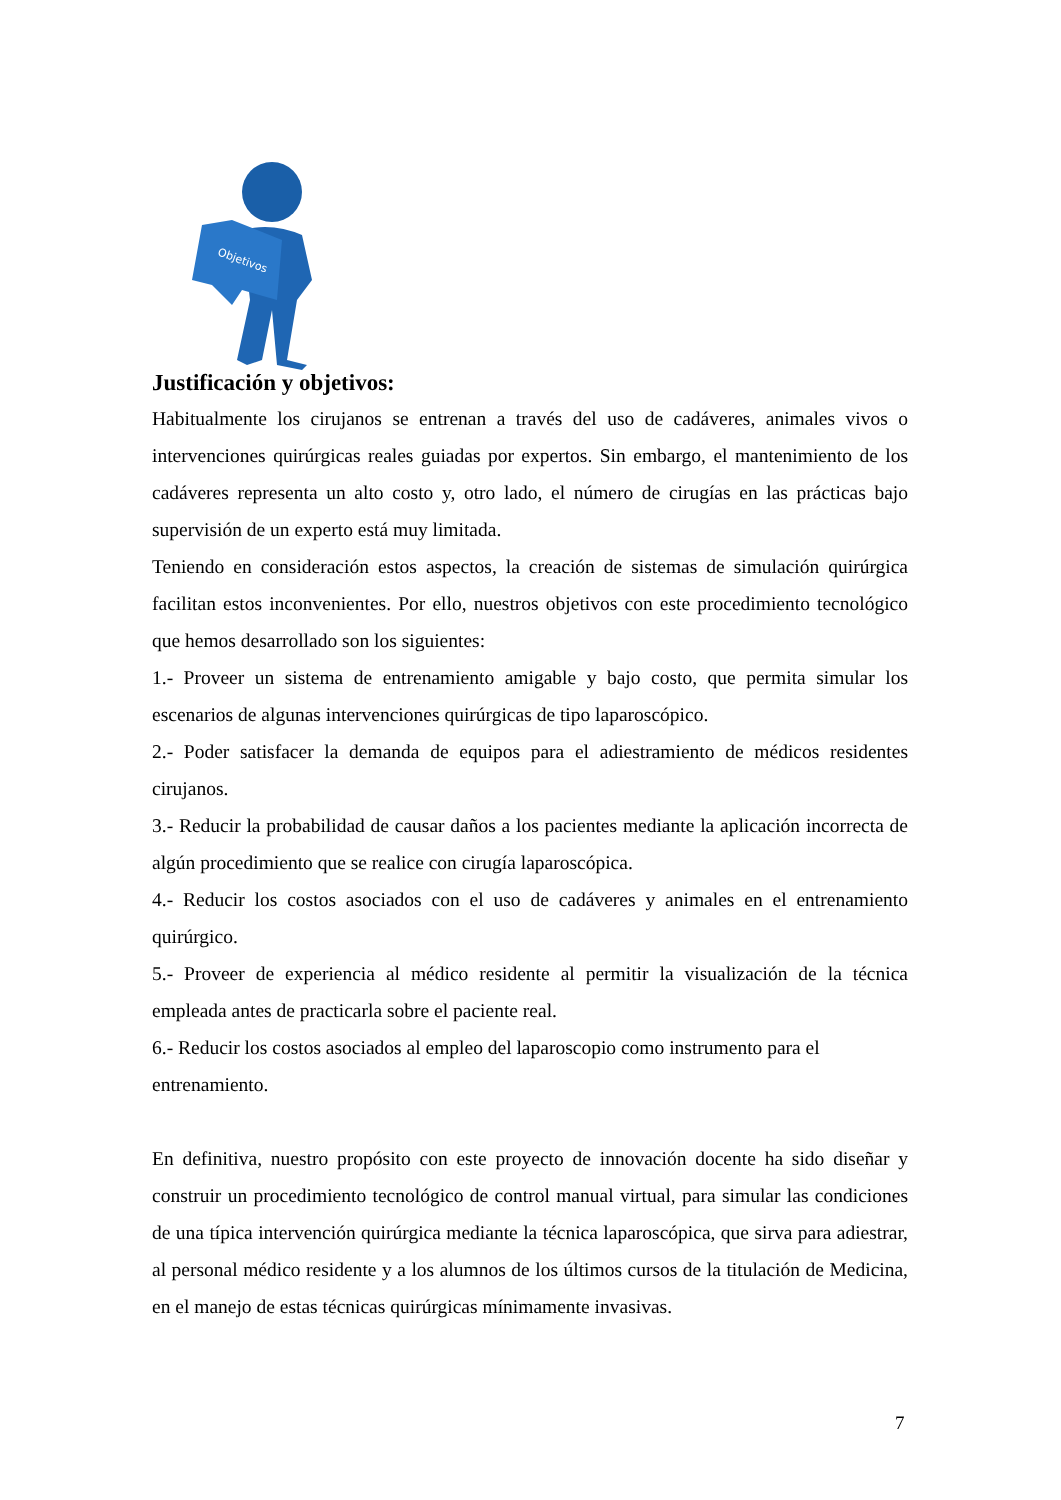Objetivos
Justificación y objetivos:
Habitualmente los cirujanos se entrenan a través del uso de cadáveres, animales vivos o intervenciones quirúrgicas reales guiadas por expertos. Sin embargo, el mantenimiento de los cadáveres representa un alto costo y, otro lado, el número de cirugías en las prácticas bajo supervisión de un experto está muy limitada.
Teniendo en consideración estos aspectos, la creación de sistemas de simulación quirúrgica facilitan estos inconvenientes. Por ello, nuestros objetivos con este procedimiento tecnológico que hemos desarrollado son los siguientes:
1.- Proveer un sistema de entrenamiento amigable y bajo costo, que permita simular los escenarios de algunas intervenciones quirúrgicas de tipo laparoscópico.
2.- Poder satisfacer la demanda de equipos para el adiestramiento de médicos residentes cirujanos.
3.- Reducir la probabilidad de causar daños a los pacientes mediante la aplicación incorrecta de algún procedimiento que se realice con cirugía laparoscópica.
4.- Reducir los costos asociados con el uso de cadáveres y animales en el entrenamiento quirúrgico.
5.- Proveer de experiencia al médico residente al permitir la visualización de la técnica empleada antes de practicarla sobre el paciente real.
6.- Reducir los costos asociados al empleo del laparoscopio como instrumento para el entrenamiento.
En definitiva, nuestro propósito con este proyecto de innovación docente ha sido diseñar y construir un procedimiento tecnológico de control manual virtual, para simular las condiciones de una típica intervención quirúrgica mediante la técnica laparoscópica, que sirva para adiestrar, al personal médico residente y a los alumnos de los últimos cursos de la titulación de Medicina, en el manejo de estas técnicas quirúrgicas mínimamente invasivas.
7